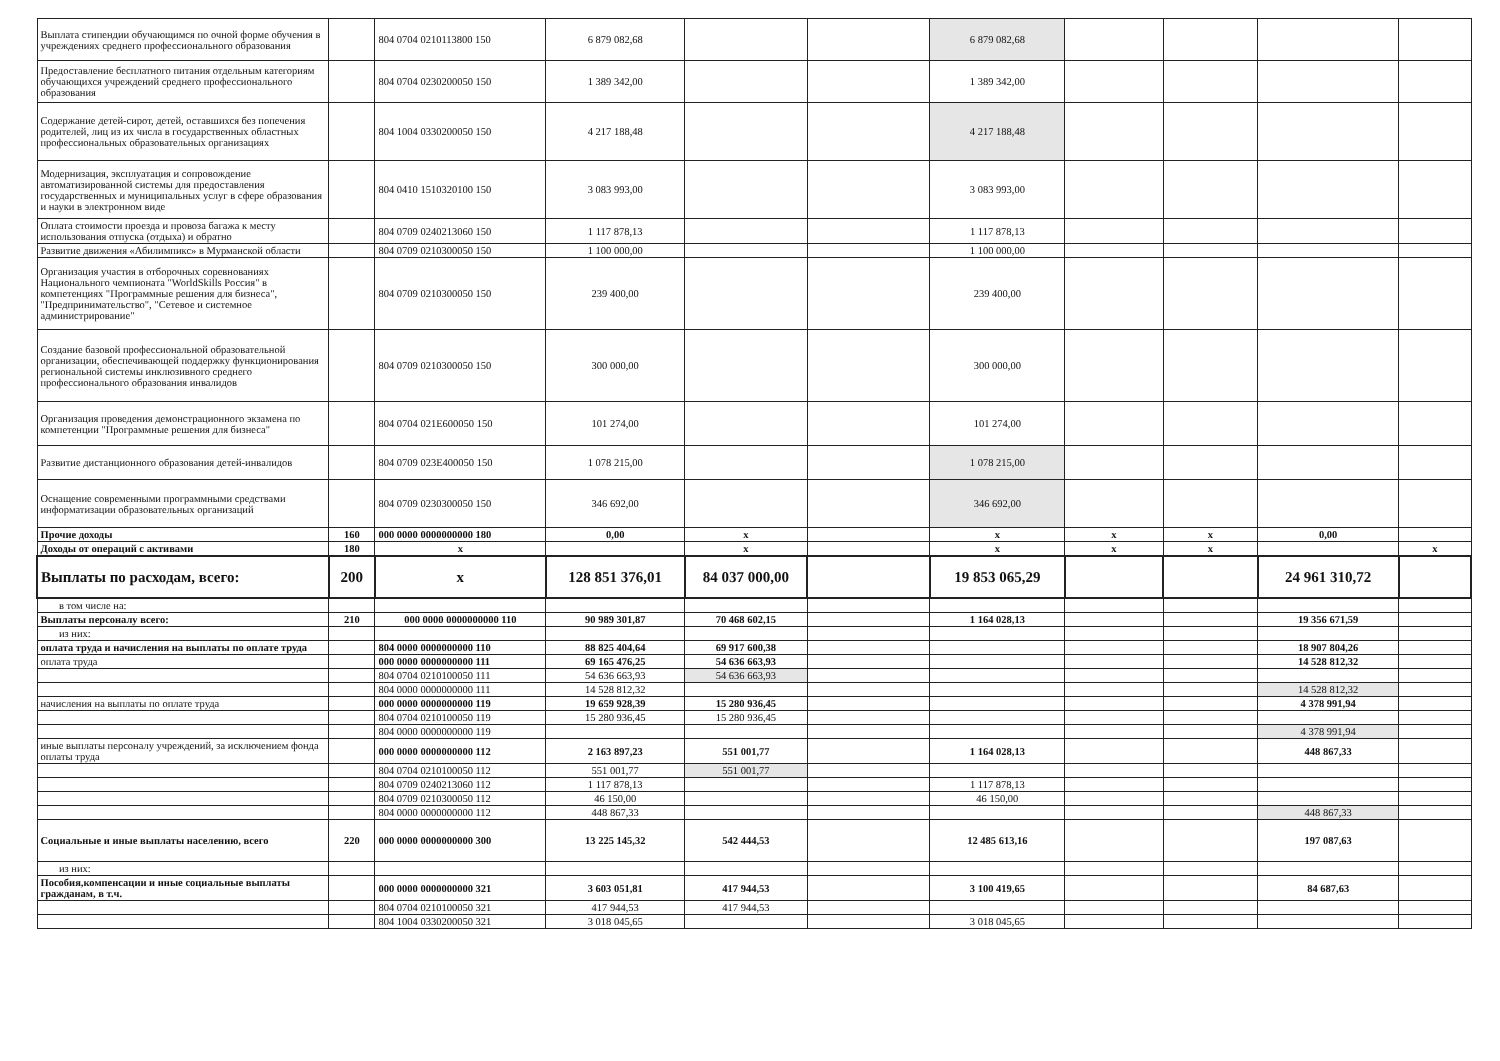| Выплата стипендии обучающимся по очной форме обучения в учреждениях среднего профессионального образования | | 804 0704 0210113800 150 | 6 879 082,68 | | | 6 879 082,68 | | | | |
| Предоставление бесплатного питания отдельным категориям обучающихся учреждений среднего профессионального образования | | 804 0704 0230200050 150 | 1 389 342,00 | | | 1 389 342,00 | | | | |
| Содержание детей-сирот, детей, оставшихся без попечения родителей, лиц из их числа в государственных областных профессиональных образовательных организациях | | 804 1004 0330200050 150 | 4 217 188,48 | | | 4 217 188,48 | | | | |
| Модернизация, эксплуатация и сопровождение автоматизированной системы для предоставления государственных и муниципальных услуг в сфере образования и науки в электронном виде | | 804 0410 1510320100 150 | 3 083 993,00 | | | 3 083 993,00 | | | | |
| Оплата стоимости проезда и провоза багажа к месту использования отпуска (отдыха) и обратно | | 804 0709 0240213060 150 | 1 117 878,13 | | | 1 117 878,13 | | | | |
| Развитие движения «Абилимпикс» в Мурманской области | | 804 0709 0210300050 150 | 1 100 000,00 | | | 1 100 000,00 | | | | |
| Организация участия в отборочных соревнованиях Национального чемпионата "WorldSkills Россия" в компетенциях "Программные решения для бизнеса", "Предпринимательство", "Сетевое и системное администрирование" | | 804 0709 0210300050 150 | 239 400,00 | | | 239 400,00 | | | | |
| Создание базовой профессиональной образовательной организации, обеспечивающей поддержку функционирования региональной системы инклюзивного среднего профессионального образования инвалидов | | 804 0709 0210300050 150 | 300 000,00 | | | 300 000,00 | | | | |
| Организация проведения демонстрационного экзамена по компетенции "Программные решения для бизнеса" | | 804 0704 021E600050 150 | 101 274,00 | | | 101 274,00 | | | | |
| Развитие дистанционного образования детей-инвалидов | | 804 0709 023E400050 150 | 1 078 215,00 | | | 1 078 215,00 | | | | |
| Оснащение современными программными средствами информатизации образовательных организаций | | 804 0709 0230300050 150 | 346 692,00 | | | 346 692,00 | | | | |
| Прочие доходы | 160 | 000 0000 0000000000 180 | 0,00 | x | | x | x | x | 0,00 | |
| Доходы от операций с активами | 180 | x | | x | | x | x | x | | x |
| Выплаты по расходам, всего: | 200 | x | 128 851 376,01 | 84 037 000,00 | | 19 853 065,29 | | | 24 961 310,72 | |
| в том числе на: | | | | | | | | | | |
| Выплаты персоналу всего: | 210 | 000 0000 0000000000 110 | 90 989 301,87 | 70 468 602,15 | | 1 164 028,13 | | | 19 356 671,59 | |
| из них: | | | | | | | | | | |
| оплата труда и начисления на выплаты по оплате труда | | 804 0000 0000000000 110 | 88 825 404,64 | 69 917 600,38 | | | | | 18 907 804,26 | |
| оплата труда | | 000 0000 0000000000 111 | 69 165 476,25 | 54 636 663,93 | | | | | 14 528 812,32 | |
| | | 804 0704 0210100050 111 | 54 636 663,93 | 54 636 663,93 | | | | | | |
| | | 804 0000 0000000000 111 | 14 528 812,32 | | | | | | 14 528 812,32 | |
| начисления на выплаты по оплате труда | | 000 0000 0000000000 119 | 19 659 928,39 | 15 280 936,45 | | | | | 4 378 991,94 | |
| | | 804 0704 0210100050 119 | 15 280 936,45 | 15 280 936,45 | | | | | | |
| | | 804 0000 0000000000 119 | | | | | | | 4 378 991,94 | |
| иные выплаты персоналу учреждений, за исключением фонда оплаты труда | | 000 0000 0000000000 112 | 2 163 897,23 | 551 001,77 | | 1 164 028,13 | | | 448 867,33 | |
| | | 804 0704 0210100050 112 | 551 001,77 | 551 001,77 | | | | | | |
| | | 804 0709 0240213060 112 | 1 117 878,13 | | | 1 117 878,13 | | | | |
| | | 804 0709 0210300050 112 | 46 150,00 | | | 46 150,00 | | | | |
| | | 804 0000 0000000000 112 | 448 867,33 | | | | | | 448 867,33 | |
| Социальные и иные выплаты населению, всего | 220 | 000 0000 0000000000 300 | 13 225 145,32 | 542 444,53 | | 12 485 613,16 | | | 197 087,63 | |
| из них: | | | | | | | | | | |
| Пособия,компенсации и иные социальные выплаты гражданам, в т.ч. | | 000 0000 0000000000 321 | 3 603 051,81 | 417 944,53 | | 3 100 419,65 | | | 84 687,63 | |
| | | 804 0704 0210100050 321 | 417 944,53 | 417 944,53 | | | | | | |
| | | 804 1004 0330200050 321 | 3 018 045,65 | | | 3 018 045,65 | | | | |